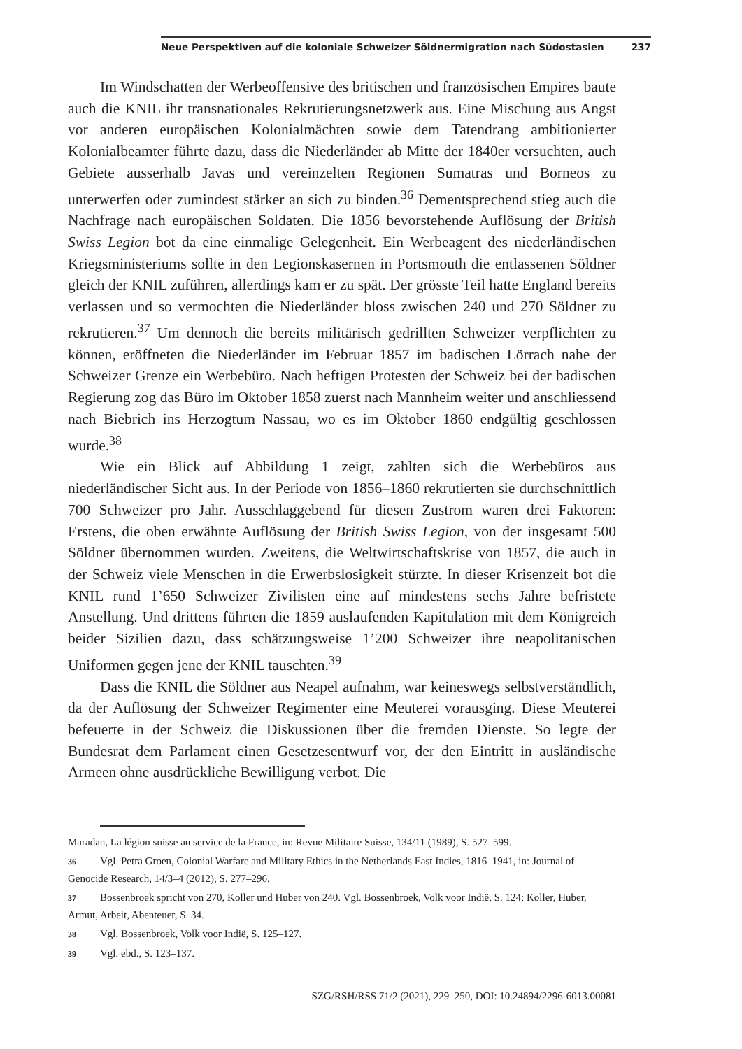Neue Perspektiven auf die koloniale Schweizer Söldnermigration nach Südostasien 237
Im Windschatten der Werbeoffensive des britischen und französischen Empires baute auch die KNIL ihr transnationales Rekrutierungsnetzwerk aus. Eine Mischung aus Angst vor anderen europäischen Kolonialmächten sowie dem Tatendrang ambitionierter Kolonialbeamter führte dazu, dass die Niederländer ab Mitte der 1840er versuchten, auch Gebiete ausserhalb Javas und vereinzelten Regionen Sumatras und Borneos zu unterwerfen oder zumindest stärker an sich zu binden.<sup>36</sup> Dementsprechend stieg auch die Nachfrage nach europäischen Soldaten. Die 1856 bevorstehende Auflösung der British Swiss Legion bot da eine einmalige Gelegenheit. Ein Werbeagent des niederländischen Kriegsministeriums sollte in den Legionskasernen in Portsmouth die entlassenen Söldner gleich der KNIL zuführen, allerdings kam er zu spät. Der grösste Teil hatte England bereits verlassen und so vermochten die Niederländer bloss zwischen 240 und 270 Söldner zu rekrutieren.<sup>37</sup> Um dennoch die bereits militärisch gedrillten Schweizer verpflichten zu können, eröffneten die Niederländer im Februar 1857 im badischen Lörrach nahe der Schweizer Grenze ein Werbebüro. Nach heftigen Protesten der Schweiz bei der badischen Regierung zog das Büro im Oktober 1858 zuerst nach Mannheim weiter und anschliessend nach Biebrich ins Herzogtum Nassau, wo es im Oktober 1860 endgültig geschlossen wurde.<sup>38</sup>
Wie ein Blick auf Abbildung 1 zeigt, zahlten sich die Werbebüros aus niederländischer Sicht aus. In der Periode von 1856–1860 rekrutierten sie durchschnittlich 700 Schweizer pro Jahr. Ausschlaggebend für diesen Zustrom waren drei Faktoren: Erstens, die oben erwähnte Auflösung der British Swiss Legion, von der insgesamt 500 Söldner übernommen wurden. Zweitens, die Weltwirtschaftskrise von 1857, die auch in der Schweiz viele Menschen in die Erwerbslosigkeit stürzte. In dieser Krisenzeit bot die KNIL rund 1’650 Schweizer Zivilisten eine auf mindestens sechs Jahre befristete Anstellung. Und drittens führten die 1859 auslaufenden Kapitulation mit dem Königreich beider Sizilien dazu, dass schätzungsweise 1’200 Schweizer ihre neapolitanischen Uniformen gegen jene der KNIL tauschten.<sup>39</sup>
Dass die KNIL die Söldner aus Neapel aufnahm, war keineswegs selbstverständlich, da der Auflösung der Schweizer Regimenter eine Meuterei vorausging. Diese Meuterei befeuerte in der Schweiz die Diskussionen über die fremden Dienste. So legte der Bundesrat dem Parlament einen Gesetzesentwurf vor, der den Eintritt in ausländische Armeen ohne ausdrückliche Bewilligung verbot. Die
Maradan, La légion suisse au service de la France, in: Revue Militaire Suisse, 134/11 (1989), S. 527–599.
36 Vgl. Petra Groen, Colonial Warfare and Military Ethics in the Netherlands East Indies, 1816–1941, in: Journal of Genocide Research, 14/3–4 (2012), S. 277–296.
37 Bossenbroek spricht von 270, Koller und Huber von 240. Vgl. Bossenbroek, Volk voor Indië, S. 124; Koller, Huber, Armut, Arbeit, Abenteuer, S. 34.
38 Vgl. Bossenbroek, Volk voor Indië, S. 125–127.
39 Vgl. ebd., S. 123–137.
SZG/RSH/RSS 71/2 (2021), 229–250, DOI: 10.24894/2296-6013.00081